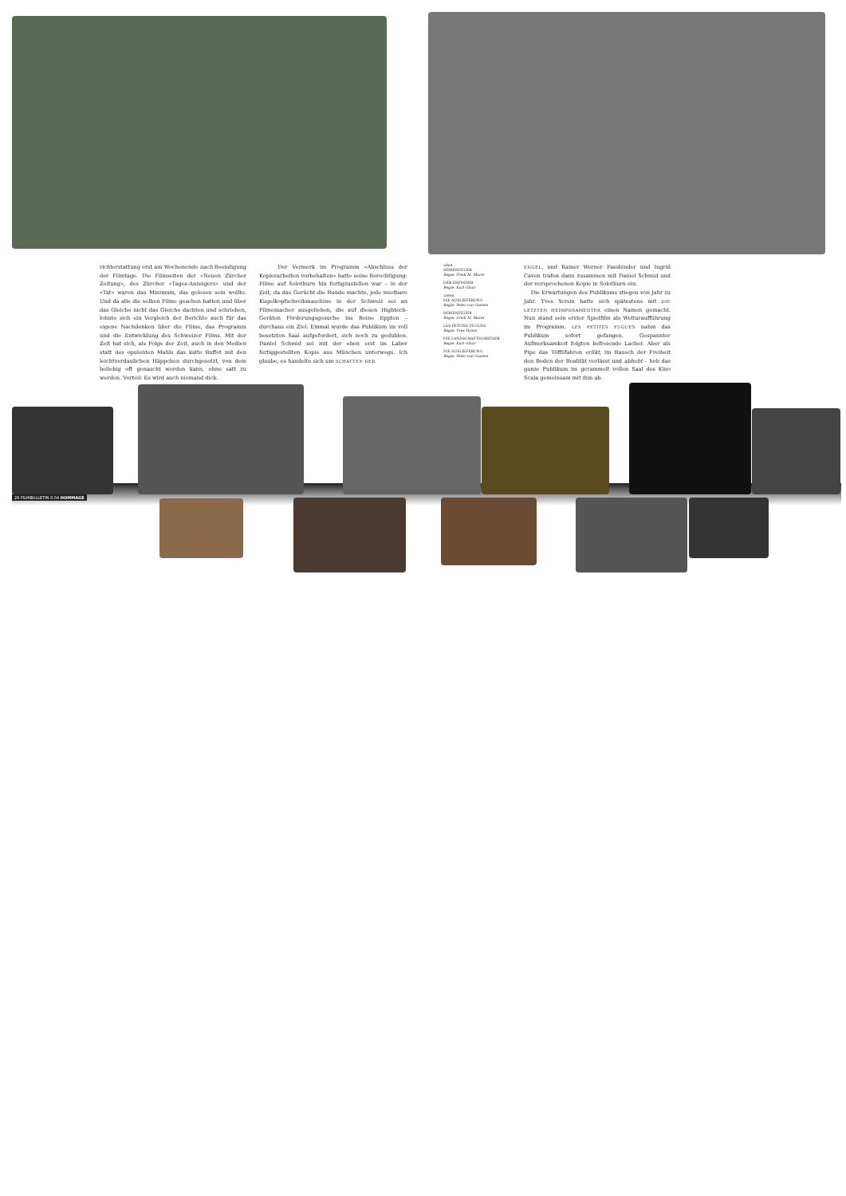richterstattung erst am Wochenende nach Beendigung der Filmtage. Die Filmseiten der «Neuen Zürcher Zeitung», des Zürcher «Tages-Anzeigers» und der «Tat» waren das Minimum, das gelesen sein wollte. Und da alle die selben Filme gesehen hatten und über das Gleiche nicht das Gleiche dachten und schrieben, lohnte sich ein Vergleich der Berichte auch für das eigene Nachdenken über die Filme, das Programm und die Entwicklung des Schweizer Films. Mit der Zeit hat sich, als Folge der Zeit, auch in den Medien statt des opulenten Mahls das kalte Buffet mit den leichtverdaulichen Häppchen durchgesetzt, von dem beliebig oft genascht werden kann, ohne satt zu werden. Vorteil: Es wird auch niemand dick.
Der Vermerk im Programm «Abschluss der Kopierarbeiten vorbehalten» hatte seine Berechtigung: Filme auf Solothurn hin fertigzustellen war – in der Zeit, da das Gerücht die Runde machte, jede mietbare Kugelkopfschreibmaschine in der Schweiz sei an Filmemacher ausgeliehen, die auf diesen Hightech-Geräten Förderungsgesuche ins Reine tippten – durchaus ein Ziel. Einmal wurde das Publikum im voll besetzten Saal aufgefordert, sich noch zu gedulden. Daniel Schmid sei mit der eben erst im Labor fertiggestellten Kopie aus München unterwegs. Ich glaube, es handelte sich um SCHATTEN DER
oben
HÖHENFEUER
Regie: Fredi M. Murer
DER ERFINDER
Regie: Kurt Gloor
unten
DIE AUSLIEFERUNG
Regie: Peter von Gunten
HÖHENFEUER
Regie: Fredi M. Murer
LES PETITES FUGUES
Regie: Yves Yersin
DIE LANDSCHAFTSGÄRTNER
Regie: Kurt Gloor
DIE AUSLIEFERUNG
Regie: Peter von Gunten
ENGEL, und Rainer Werner Fassbinder und Ingrid Caven trafen dann zusammen mit Daniel Schmid und der versprochenen Kopie in Solothurn ein.
Die Erwartungen des Publikums stiegen von Jahr zu Jahr. Yves Yersin hatte sich spätestens mit DIE LETZTEN HEIMPOSAMENTER einen Namen gemacht. Nun stand sein erster Spielfilm als Welturaufführung im Programm. LES PETITES FUGUES nahm das Publikum sofort gefangen. Gespannter Aufmerksamkeit folgten befreiende Lacher. Aber als Pipe das Töfflifahren erlikt, im Rausch der Freiheit den Boden der Realität verlässt und abhebt – hob das ganze Publikum im gerammelt vollen Saal des Kino Scala gemeinsam mit ihm ab.
26 FILMBULLETIN 9.04 HOMMAGE